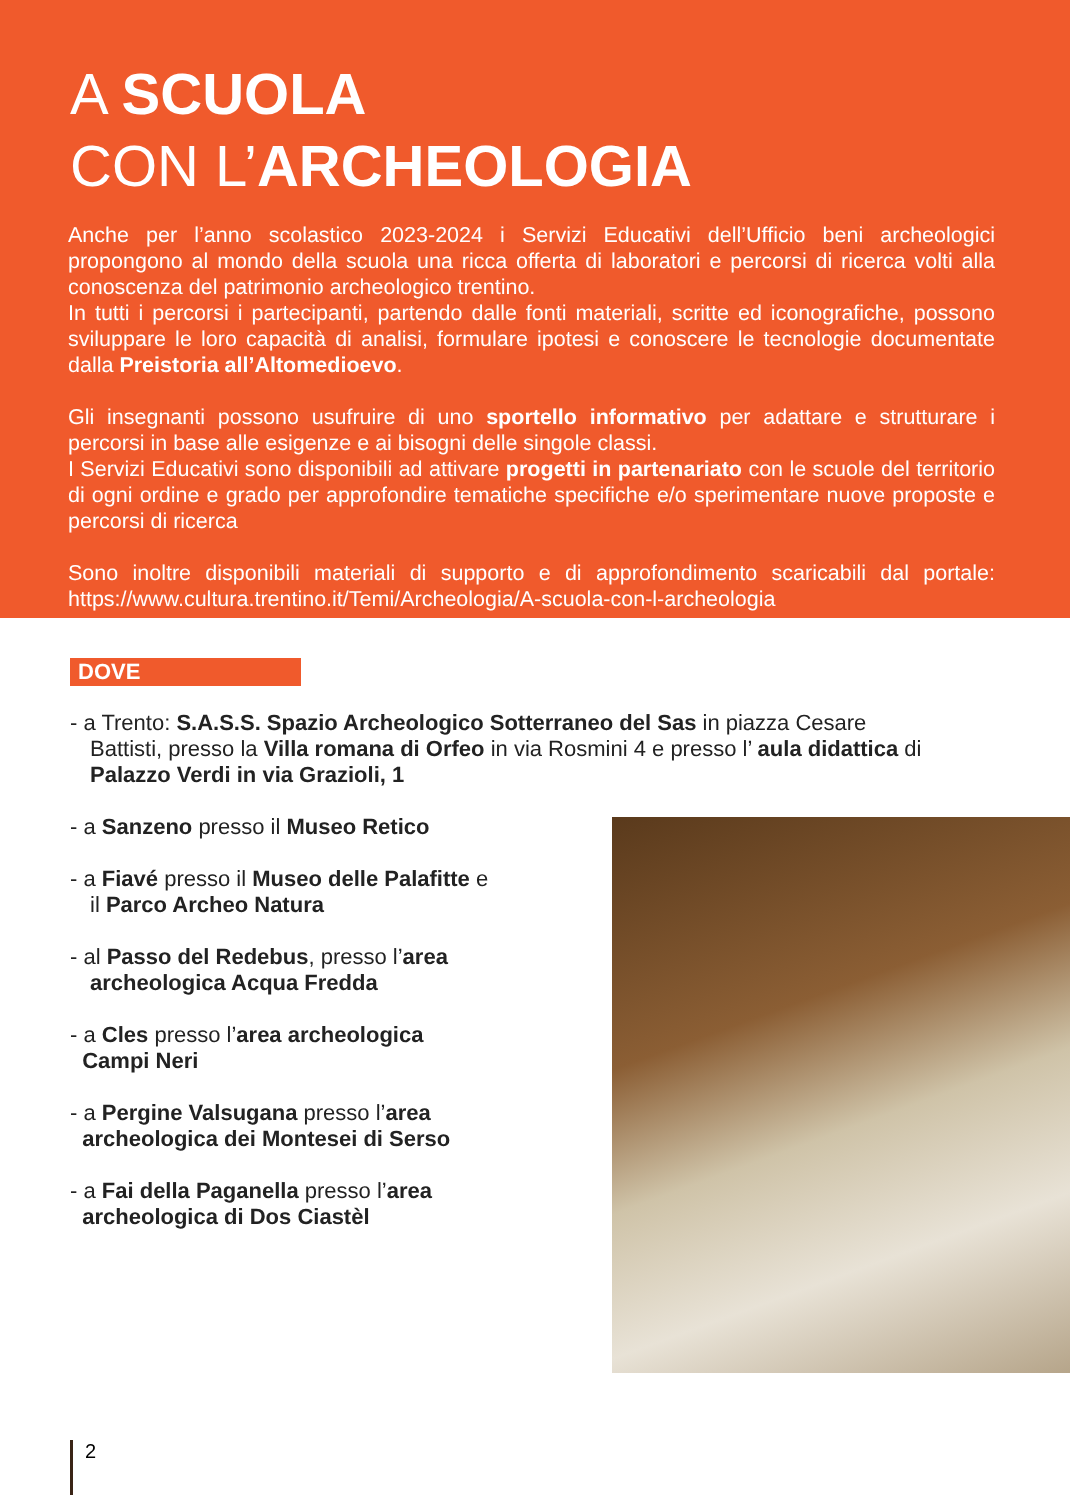A SCUOLA
CON L’ARCHEOLOGIA
Anche per l’anno scolastico 2023-2024 i Servizi Educativi dell’Ufficio beni archeologici propongono al mondo della scuola una ricca offerta di laboratori e percorsi di ricerca volti alla conoscenza del patrimonio archeologico trentino.
In tutti i percorsi i partecipanti, partendo dalle fonti materiali, scritte ed iconografiche, possono sviluppare le loro capacità di analisi, formulare ipotesi e conoscere le tecnologie documentate dalla Preistoria all’Altomedioevo.
Gli insegnanti possono usufruire di uno sportello informativo per adattare e strutturare i percorsi in base alle esigenze e ai bisogni delle singole classi.
I Servizi Educativi sono disponibili ad attivare progetti in partenariato con le scuole del territorio di ogni ordine e grado per approfondire tematiche specifiche e/o sperimentare nuove proposte e percorsi di ricerca
Sono inoltre disponibili materiali di supporto e di approfondimento scaricabili dal portale: https://www.cultura.trentino.it/Temi/Archeologia/A-scuola-con-l-archeologia
DOVE
- a Trento: S.A.S.S. Spazio Archeologico Sotterraneo del Sas in piazza Cesare
Battisti, presso la Villa romana di Orfeo in via Rosmini 4 e presso l’ aula didattica di
Palazzo Verdi in via Grazioli, 1
- a Sanzeno presso il Museo Retico
- a Fiavé presso il Museo delle Palafitte e
il Parco Archeo Natura
- al Passo del Redebus, presso l’area
archeologica Acqua Fredda
- a Cles presso l’area archeologica
Campi Neri
- a Pergine Valsugana presso l’area
archeologica dei Montesei di Serso
- a Fai della Paganella presso l’area
archeologica di Dos Ciastèl
2